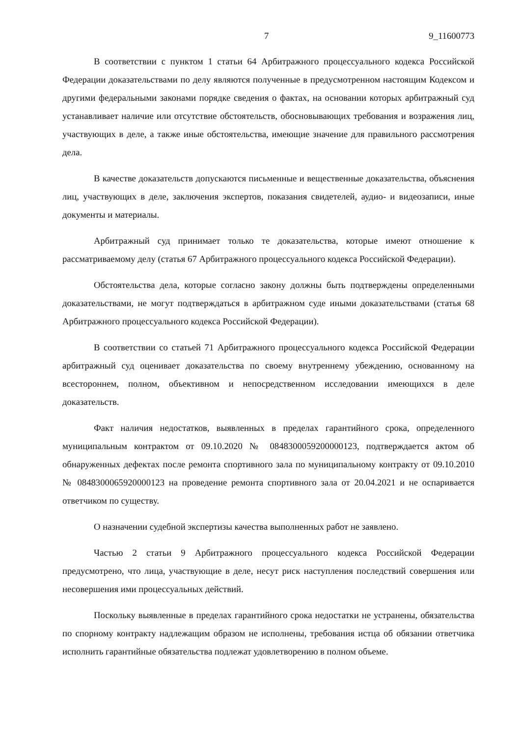7 9_11600773
В соответствии с пунктом 1 статьи 64 Арбитражного процессуального кодекса Российской Федерации доказательствами по делу являются полученные в предусмотренном настоящим Кодексом и другими федеральными законами порядке сведения о фактах, на основании которых арбитражный суд устанавливает наличие или отсутствие обстоятельств, обосновывающих требования и возражения лиц, участвующих в деле, а также иные обстоятельства, имеющие значение для правильного рассмотрения дела.
В качестве доказательств допускаются письменные и вещественные доказательства, объяснения лиц, участвующих в деле, заключения экспертов, показания свидетелей, аудио- и видеозаписи, иные документы и материалы.
Арбитражный суд принимает только те доказательства, которые имеют отношение к рассматриваемому делу (статья 67 Арбитражного процессуального кодекса Российской Федерации).
Обстоятельства дела, которые согласно закону должны быть подтверждены определенными доказательствами, не могут подтверждаться в арбитражном суде иными доказательствами (статья 68 Арбитражного процессуального кодекса Российской Федерации).
В соответствии со статьей 71 Арбитражного процессуального кодекса Российской Федерации арбитражный суд оценивает доказательства по своему внутреннему убеждению, основанному на всестороннем, полном, объективном и непосредственном исследовании имеющихся в деле доказательств.
Факт наличия недостатков, выявленных в пределах гарантийного срока, определенного муниципальным контрактом от 09.10.2020 № 0848300059200000123, подтверждается актом об обнаруженных дефектах после ремонта спортивного зала по муниципальному контракту от 09.10.2010 № 0848300065920000123 на проведение ремонта спортивного зала от 20.04.2021 и не оспаривается ответчиком по существу.
О назначении судебной экспертизы качества выполненных работ не заявлено.
Частью 2 статьи 9 Арбитражного процессуального кодекса Российской Федерации предусмотрено, что лица, участвующие в деле, несут риск наступления последствий совершения или несовершения ими процессуальных действий.
Поскольку выявленные в пределах гарантийного срока недостатки не устранены, обязательства по спорному контракту надлежащим образом не исполнены, требования истца об обязании ответчика исполнить гарантийные обязательства подлежат удовлетворению в полном объеме.